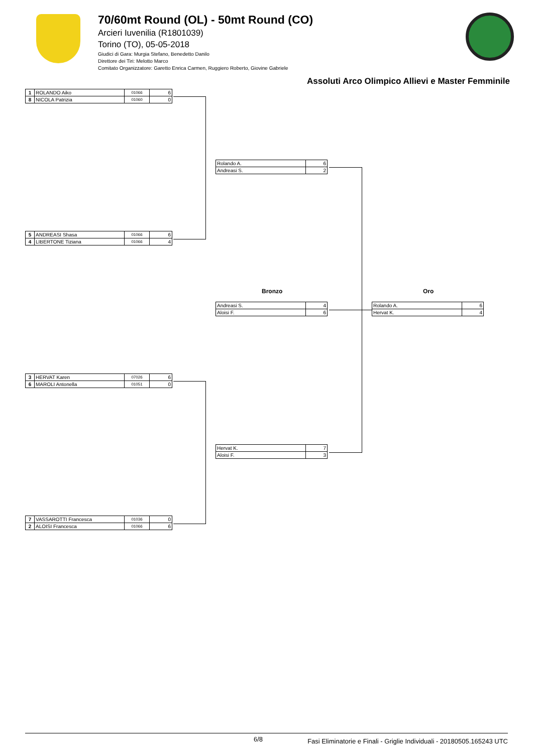70/60mt Round (OL) - 50mt Round (CO)
Arcieri Iuvenilia (R1801039)
Torino (TO), 05-05-2018
Giudici di Gara: Murgia Stefano, Benedetto Danilo
Direttore dei Tiri: Melotto Marco
Comitato Organizzatore: Garetto Enrica Carmen, Ruggiero Roberto, Giovine Gabriele
Assoluti Arco Olimpico Allievi e Master Femminile
| 1 | ROLANDO Aiko | 01066 | 6 |
| 8 | NICOLA Patrizia | 01060 | 0 |
| 5 | ANDREASI Shasa | 01066 | 6 |
| 4 | LIBERTONE Tiziana | 01066 | 4 |
| 3 | HERVAT Karen | 07026 | 6 |
| 6 | MAROLI Antonella | 01051 | 0 |
| 7 | VASSAROTTI Francesca | 01036 | 0 |
| 2 | ALOISI Francesca | 01066 | 6 |
| Rolando A. | 6 |
| Andreasi S. | 2 |
| Hervat K. | 7 |
| Aloisi F. | 3 |
Bronzo Oro
| Andreasi S. | 4 |
| Aloisi F. | 6 |
| Rolando A. | 6 |
| Hervat K. | 4 |
6/8 Fasi Eliminatorie e Finali - Griglie Individuali - 20180505.165243 UTC